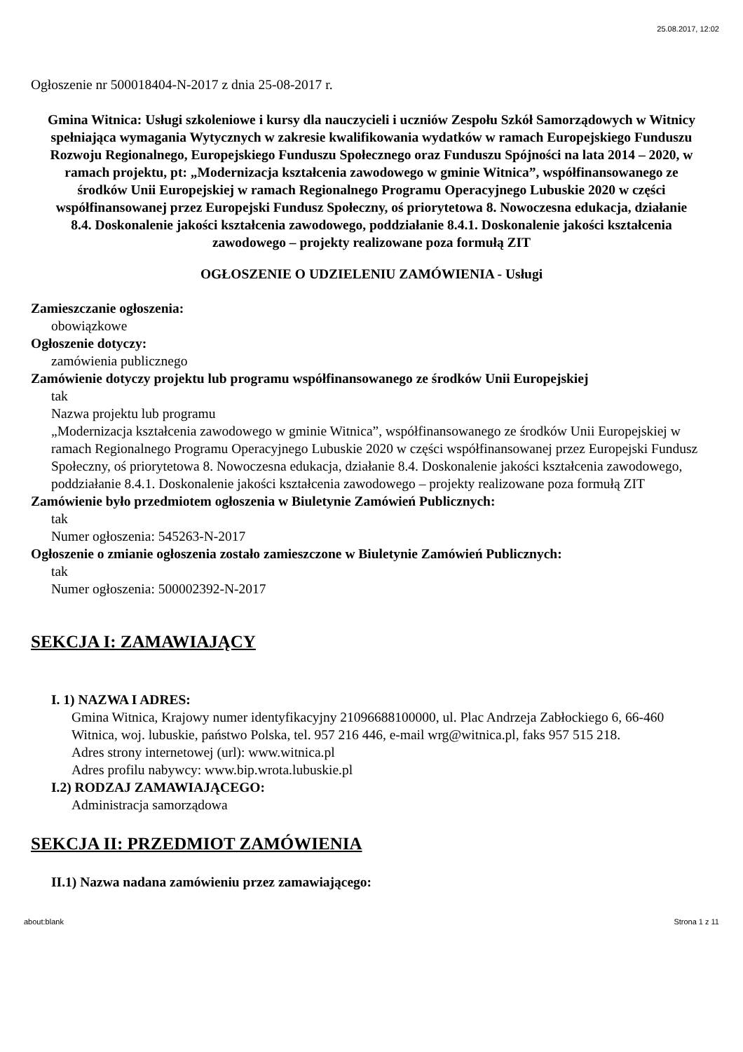25.08.2017, 12:02
Ogłoszenie nr 500018404-N-2017 z dnia 25-08-2017 r.
Gmina Witnica: Usługi szkoleniowe i kursy dla nauczycieli i uczniów Zespołu Szkół Samorządowych w Witnicy spełniająca wymagania Wytycznych w zakresie kwalifikowania wydatków w ramach Europejskiego Funduszu Rozwoju Regionalnego, Europejskiego Funduszu Społecznego oraz Funduszu Spójności na lata 2014 – 2020, w ramach projektu, pt: „Modernizacja kształcenia zawodowego w gminie Witnica”, współfinansowanego ze środków Unii Europejskiej w ramach Regionalnego Programu Operacyjnego Lubuskie 2020 w części współfinansowanej przez Europejski Fundusz Społeczny, oś priorytetowa 8. Nowoczesna edukacja, działanie 8.4. Doskonalenie jakości kształcenia zawodowego, poddziałanie 8.4.1. Doskonalenie jakości kształcenia zawodowego – projekty realizowane poza formułą ZIT
OGŁOSZENIE O UDZIELENIU ZAMÓWIENIA - Usługi
Zamieszczanie ogłoszenia:
obowiązkowe
Ogłoszenie dotyczy:
zamówienia publicznego
Zamówienie dotyczy projektu lub programu współfinansowanego ze środków Unii Europejskiej
tak
Nazwa projektu lub programu
„Modernizacja kształcenia zawodowego w gminie Witnica”, współfinansowanego ze środków Unii Europejskiej w ramach Regionalnego Programu Operacyjnego Lubuskie 2020 w części współfinansowanej przez Europejski Fundusz Społeczny, oś priorytetowa 8. Nowoczesna edukacja, działanie 8.4. Doskonalenie jakości kształcenia zawodowego, poddziałanie 8.4.1. Doskonalenie jakości kształcenia zawodowego – projekty realizowane poza formułą ZIT
Zamówienie było przedmiotem ogłoszenia w Biuletynie Zamówień Publicznych:
tak
Numer ogłoszenia: 545263-N-2017
Ogłoszenie o zmianie ogłoszenia zostało zamieszczone w Biuletynie Zamówień Publicznych:
tak
Numer ogłoszenia: 500002392-N-2017
SEKCJA I: ZAMAWIAJĄCY
I. 1) NAZWA I ADRES:
Gmina Witnica, Krajowy numer identyfikacyjny 21096688100000, ul. Plac Andrzeja Zabłockiego 6, 66-460 Witnica, woj. lubuskie, państwo Polska, tel. 957 216 446, e-mail wrg@witnica.pl, faks 957 515 218.
Adres strony internetowej (url): www.witnica.pl
Adres profilu nabywcy: www.bip.wrota.lubuskie.pl
I.2) RODZAJ ZAMAWIAJĄCEGO:
Administracja samorządowa
SEKCJA II: PRZEDMIOT ZAMÓWIENIA
II.1) Nazwa nadana zamówieniu przez zamawiającego:
about:blank Strona 1 z 11